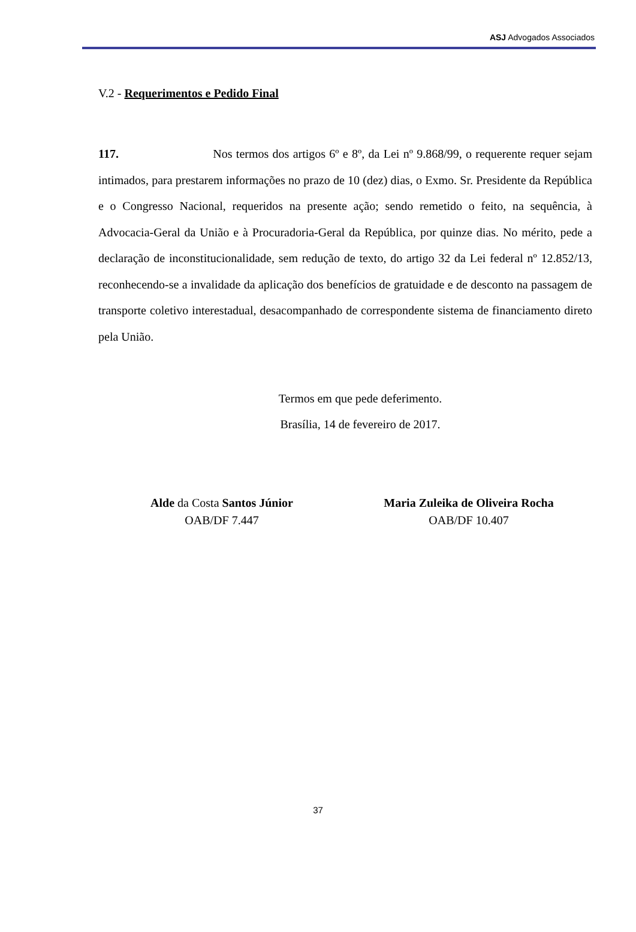ASJ Advogados Associados
V.2 - Requerimentos e Pedido Final
117. Nos termos dos artigos 6º e 8º, da Lei nº 9.868/99, o requerente requer sejam intimados, para prestarem informações no prazo de 10 (dez) dias, o Exmo. Sr. Presidente da República e o Congresso Nacional, requeridos na presente ação; sendo remetido o feito, na sequência, à Advocacia-Geral da União e à Procuradoria-Geral da República, por quinze dias. No mérito, pede a declaração de inconstitucionalidade, sem redução de texto, do artigo 32 da Lei federal nº 12.852/13, reconhecendo-se a invalidade da aplicação dos benefícios de gratuidade e de desconto na passagem de transporte coletivo interestadual, desacompanhado de correspondente sistema de financiamento direto pela União.
Termos em que pede deferimento.
Brasília, 14 de fevereiro de 2017.
Alde da Costa Santos Júnior
OAB/DF 7.447
Maria Zuleika de Oliveira Rocha
OAB/DF 10.407
37